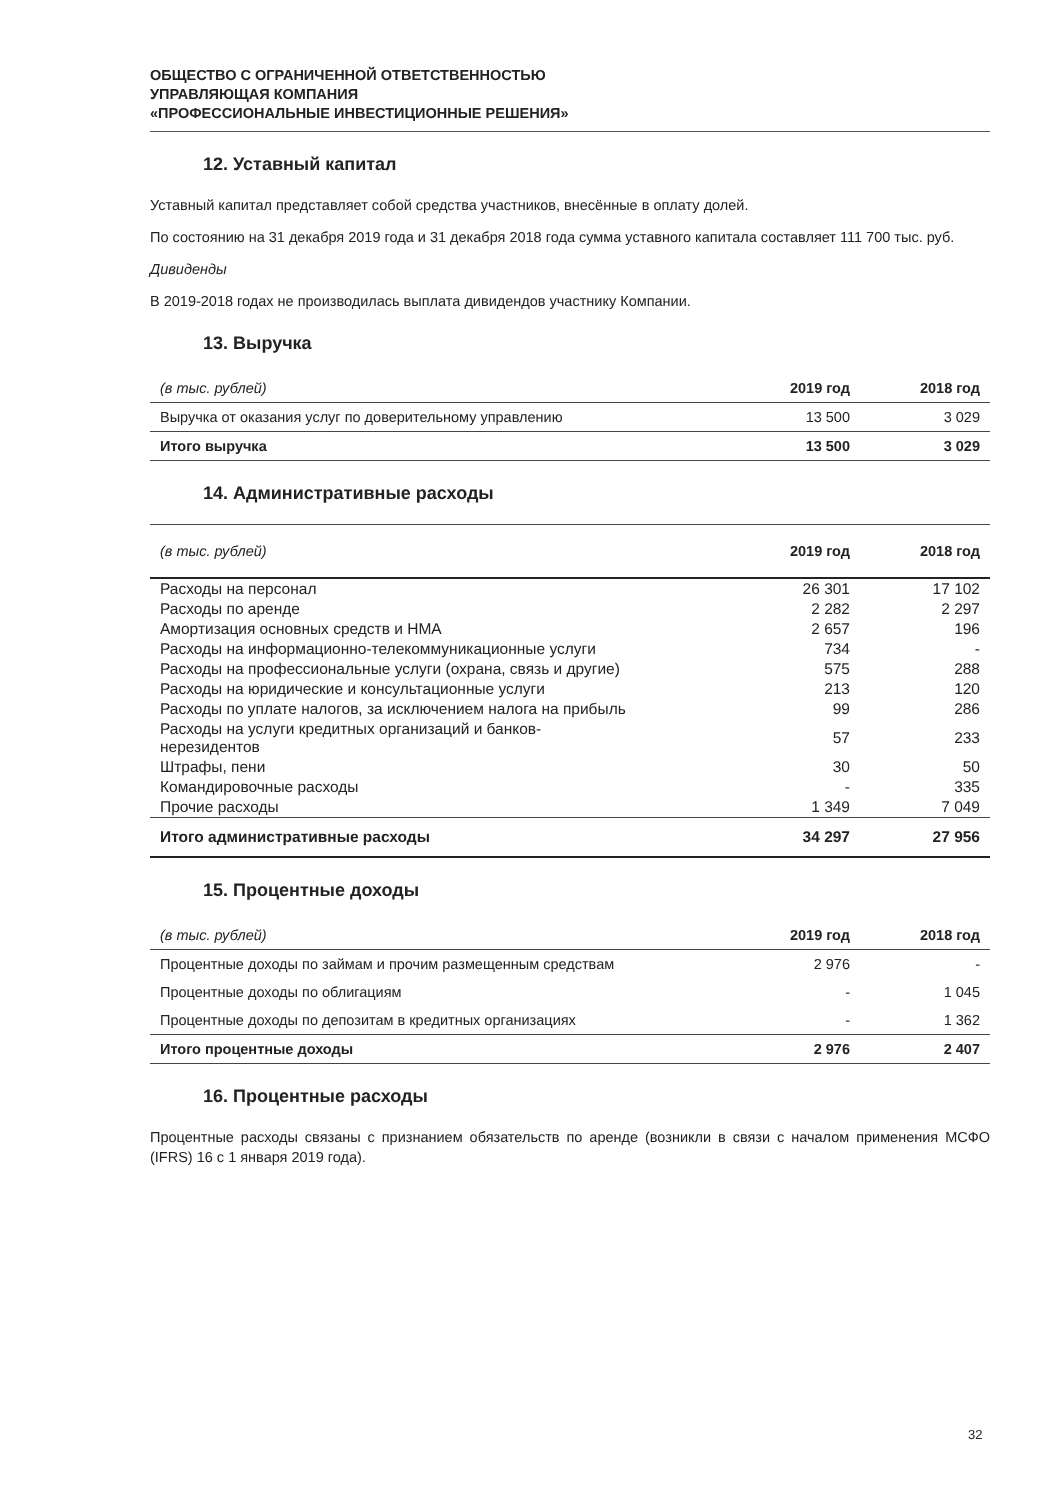ОБЩЕСТВО С ОГРАНИЧЕННОЙ ОТВЕТСТВЕННОСТЬЮ
УПРАВЛЯЮЩАЯ КОМПАНИЯ
«ПРОФЕССИОНАЛЬНЫЕ ИНВЕСТИЦИОННЫЕ РЕШЕНИЯ»
12. Уставный капитал
Уставный капитал представляет собой средства участников, внесённые в оплату долей.
По состоянию на 31 декабря 2019 года и 31 декабря 2018 года сумма уставного капитала составляет 111 700 тыс. руб.
Дивиденды
В 2019-2018 годах не производилась выплата дивидендов участнику Компании.
13. Выручка
| (в тыс. рублей) | 2019 год | 2018 год |
| --- | --- | --- |
| Выручка от оказания услуг по доверительному управлению | 13 500 | 3 029 |
| Итого выручка | 13 500 | 3 029 |
14. Административные расходы
| (в тыс. рублей) | 2019 год | 2018 год |
| --- | --- | --- |
| Расходы на персонал | 26 301 | 17 102 |
| Расходы по аренде | 2 282 | 2 297 |
| Амортизация основных средств и НМА | 2 657 | 196 |
| Расходы на информационно-телекоммуникационные услуги | 734 | - |
| Расходы на профессиональные услуги (охрана, связь и другие) | 575 | 288 |
| Расходы на юридические и консультационные услуги | 213 | 120 |
| Расходы по уплате налогов, за исключением налога на прибыль | 99 | 286 |
| Расходы на услуги кредитных организаций и банков- нерезидентов | 57 | 233 |
| Штрафы, пени | 30 | 50 |
| Командировочные расходы | - | 335 |
| Прочие расходы | 1 349 | 7 049 |
| Итого административные расходы | 34 297 | 27 956 |
15. Процентные доходы
| (в тыс. рублей) | 2019 год | 2018 год |
| --- | --- | --- |
| Процентные доходы по займам и прочим размещенным средствам | 2 976 | - |
| Процентные доходы по облигациям | - | 1 045 |
| Процентные доходы по депозитам в кредитных организациях | - | 1 362 |
| Итого процентные доходы | 2 976 | 2 407 |
16. Процентные расходы
Процентные расходы связаны с признанием обязательств по аренде (возникли в связи с началом применения МСФО (IFRS) 16 с 1 января 2019 года).
32